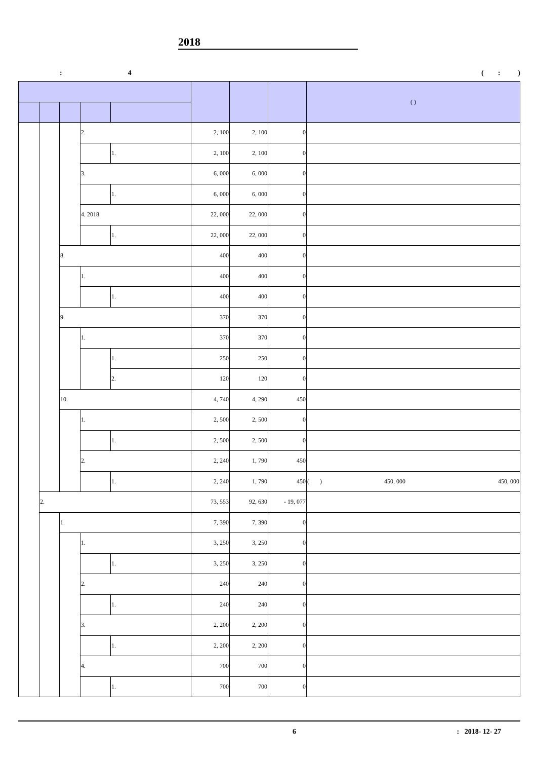2018
: 4 ( : )
| | | | | | | | | ( ) |
| --- | --- | --- | --- | --- | --- | --- | --- | --- |
| | | | 2. | | 2, 100 | 2, 100 | 0 | |
| | | | | 1. | 2, 100 | 2, 100 | 0 | |
| | | | 3. | | 6, 000 | 6, 000 | 0 | |
| | | | | 1. | 6, 000 | 6, 000 | 0 | |
| | | | 4. 2018 | | 22, 000 | 22, 000 | 0 | |
| | | | | 1. | 22, 000 | 22, 000 | 0 | |
| | | 8. | | | 400 | 400 | 0 | |
| | | | 1. | | 400 | 400 | 0 | |
| | | | | 1. | 400 | 400 | 0 | |
| | | 9. | | | 370 | 370 | 0 | |
| | | | 1. | | 370 | 370 | 0 | |
| | | | | 1. | 250 | 250 | 0 | |
| | | | | 2. | 120 | 120 | 0 | |
| | | 10. | | | 4, 740 | 4, 290 | 450 | |
| | | | 1. | | 2, 500 | 2, 500 | 0 | |
| | | | | 1. | 2, 500 | 2, 500 | 0 | |
| | | | 2. | | 2, 240 | 1, 790 | 450 | |
| | | | | 1. | 2, 240 | 1, 790 | 450 | ( ) 450, 000 450, 000 |
| | 2. | | | | 73, 553 | 92, 630 | - 19, 077 | |
| | | 1. | | | 7, 390 | 7, 390 | 0 | |
| | | | 1. | | 3, 250 | 3, 250 | 0 | |
| | | | | 1. | 3, 250 | 3, 250 | 0 | |
| | | | 2. | | 240 | 240 | 0 | |
| | | | | 1. | 240 | 240 | 0 | |
| | | | 3. | | 2, 200 | 2, 200 | 0 | |
| | | | | 1. | 2, 200 | 2, 200 | 0 | |
| | | | 4. | | 700 | 700 | 0 | |
| | | | | 1. | 700 | 700 | 0 | |
6: 2018- 12- 27